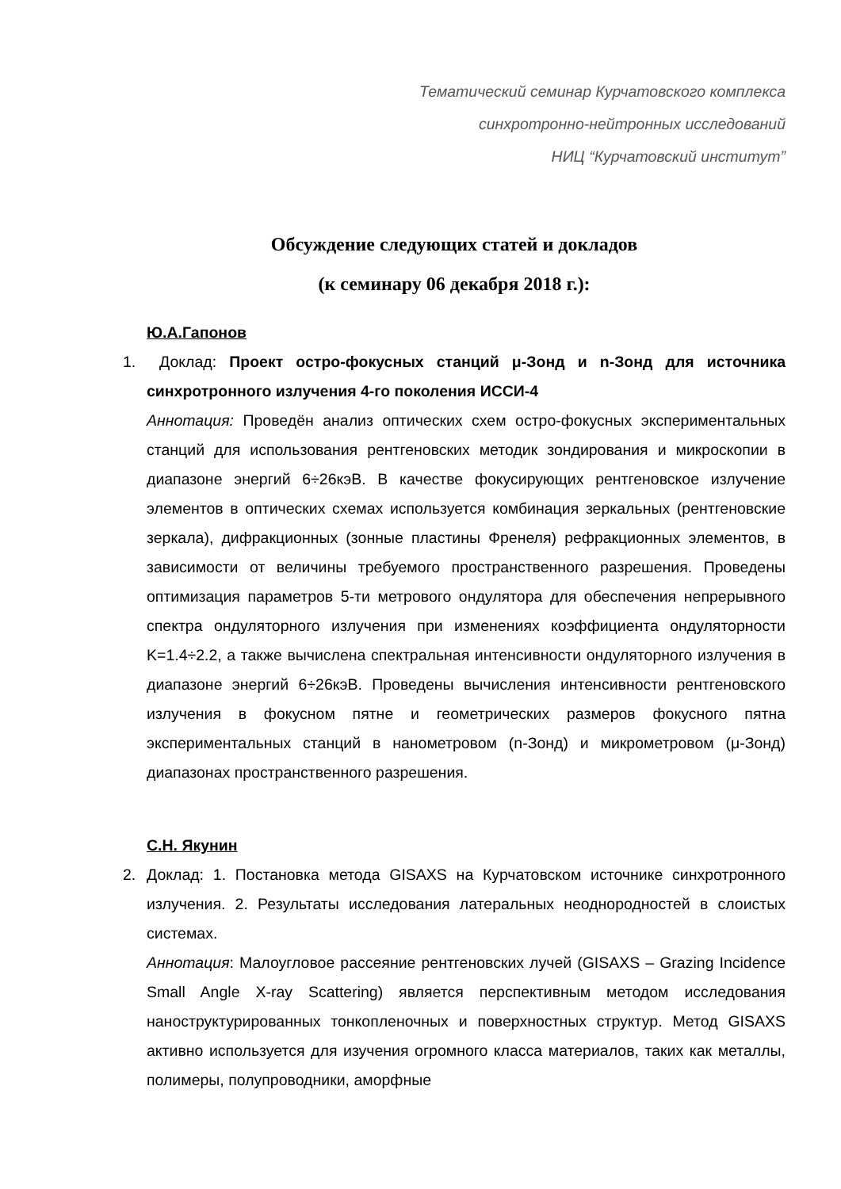Тематический семинар Курчатовского комплекса
синхротронно-нейтронных исследований
НИЦ “Курчатовский институт”
Обсуждение следующих статей и докладов
(к семинару 06 декабря 2018 г.):
Ю.А.Гапонов
1. Доклад: Проект остро-фокусных станций μ-Зонд и n-Зонд для источника синхротронного излучения 4-го поколения ИССИ-4
Аннотация: Проведён анализ оптических схем остро-фокусных экспериментальных станций для использования рентгеновских методик зондирования и микроскопии в диапазоне энергий 6÷26кэВ. В качестве фокусирующих рентгеновское излучение элементов в оптических схемах используется комбинация зеркальных (рентгеновские зеркала), дифракционных (зонные пластины Френеля) рефракционных элементов, в зависимости от величины требуемого пространственного разрешения. Проведены оптимизация параметров 5-ти метрового ондулятора для обеспечения непрерывного спектра ондуляторного излучения при изменениях коэффициента ондуляторности K=1.4÷2.2, а также вычислена спектральная интенсивности ондуляторного излучения в диапазоне энергий 6÷26кэВ. Проведены вычисления интенсивности рентгеновского излучения в фокусном пятне и геометрических размеров фокусного пятна экспериментальных станций в нанометровом (n-Зонд) и микрометровом (μ-Зонд) диапазонах пространственного разрешения.
С.Н. Якунин
2. Доклад: 1. Постановка метода GISAXS на Курчатовском источнике синхротронного излучения. 2. Результаты исследования латеральных неоднородностей в слоистых системах.
Аннотация: Малоугловое рассеяние рентгеновских лучей (GISAXS – Grazing Incidence Small Angle X-ray Scattering) является перспективным методом исследования наноструктурированных тонкопленочных и поверхностных структур. Метод GISAXS активно используется для изучения огромного класса материалов, таких как металлы, полимеры, полупроводники, аморфные